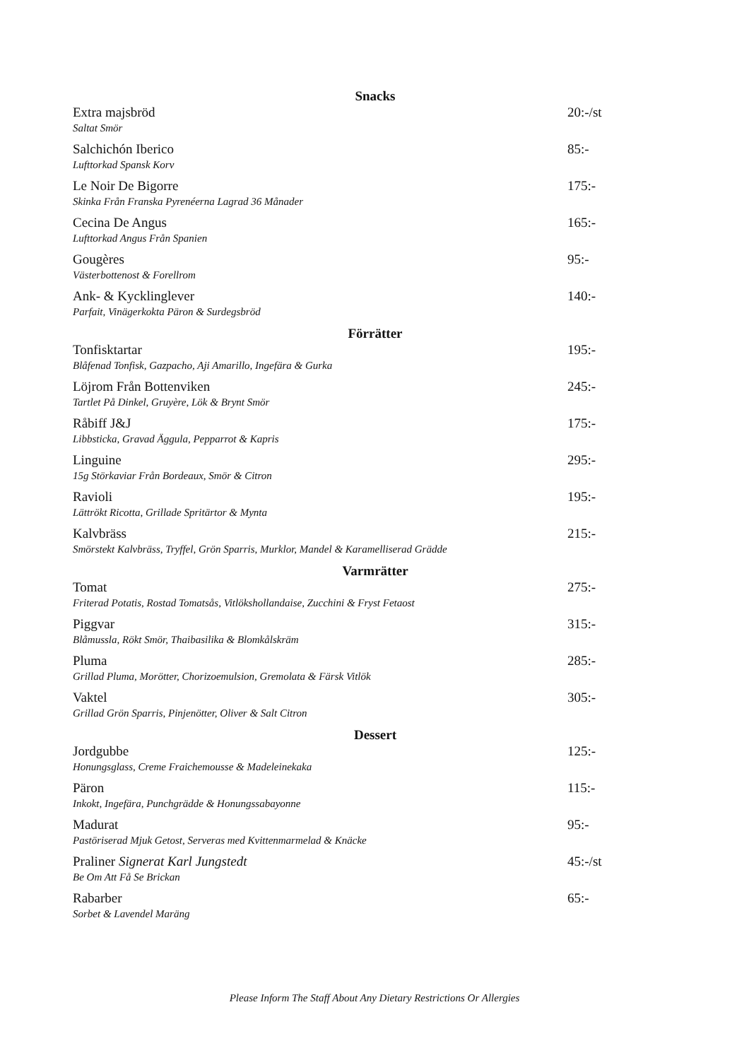Snacks
Extra majsbröd
Saltat Smör
20:-/st
Salchichón Iberico
Lufttorkad Spansk Korv
85:-
Le Noir De Bigorre
Skinka Från Franska Pyrenéerna Lagrad 36 Månader
175:-
Cecina De Angus
Lufttorkad Angus Från Spanien
165:-
Gougères
Västerbottenost & Forellrom
95:-
Ank- & Kycklinglever
Parfait, Vinägerkokta Päron & Surdegsbröd
140:-
Förrätter
Tonfisktartar
Blåfenad Tonfisk, Gazpacho, Aji Amarillo, Ingefära & Gurka
195:-
Löjrom Från Bottenviken
Tartlet På Dinkel, Gruyère, Lök & Brynt Smör
245:-
Råbiff J&J
Libbsticka, Gravad Äggula, Pepparrot & Kapris
175:-
Linguine
15g Störkaviar Från Bordeaux, Smör & Citron
295:-
Ravioli
Lättrökt Ricotta, Grillade Spritärtor & Mynta
195:-
Kalvbräss
Smörstekt Kalvbräss, Tryffel, Grön Sparris, Murklor, Mandel & Karamelliserad Grädde
215:-
Varmrätter
Tomat
Friterad Potatis, Rostad Tomatsås, Vitlökshollandaise, Zucchini & Fryst Fetaost
275:-
Piggvar
Blåmussla, Rökt Smör, Thaibasilika & Blomkålskräm
315:-
Pluma
Grillad Pluma, Morötter, Chorizoemulsion, Gremolata & Färsk Vitlök
285:-
Vaktel
Grillad Grön Sparris, Pinjenötter, Oliver & Salt Citron
305:-
Dessert
Jordgubbe
Honungsglass, Creme Fraichemousse & Madeleinekaka
125:-
Päron
Inkokt, Ingefära, Punchgrädde & Honungssabayonne
115:-
Madurat
Pastöriserad Mjuk Getost, Serveras med Kvittenmarmelad & Knäcke
95:-
Praliner Signerat Karl Jungstedt
Be Om Att Få Se Brickan
45:-/st
Rabarber
Sorbet & Lavendel Maräng
65:-
Please Inform The Staff About Any Dietary Restrictions Or Allergies